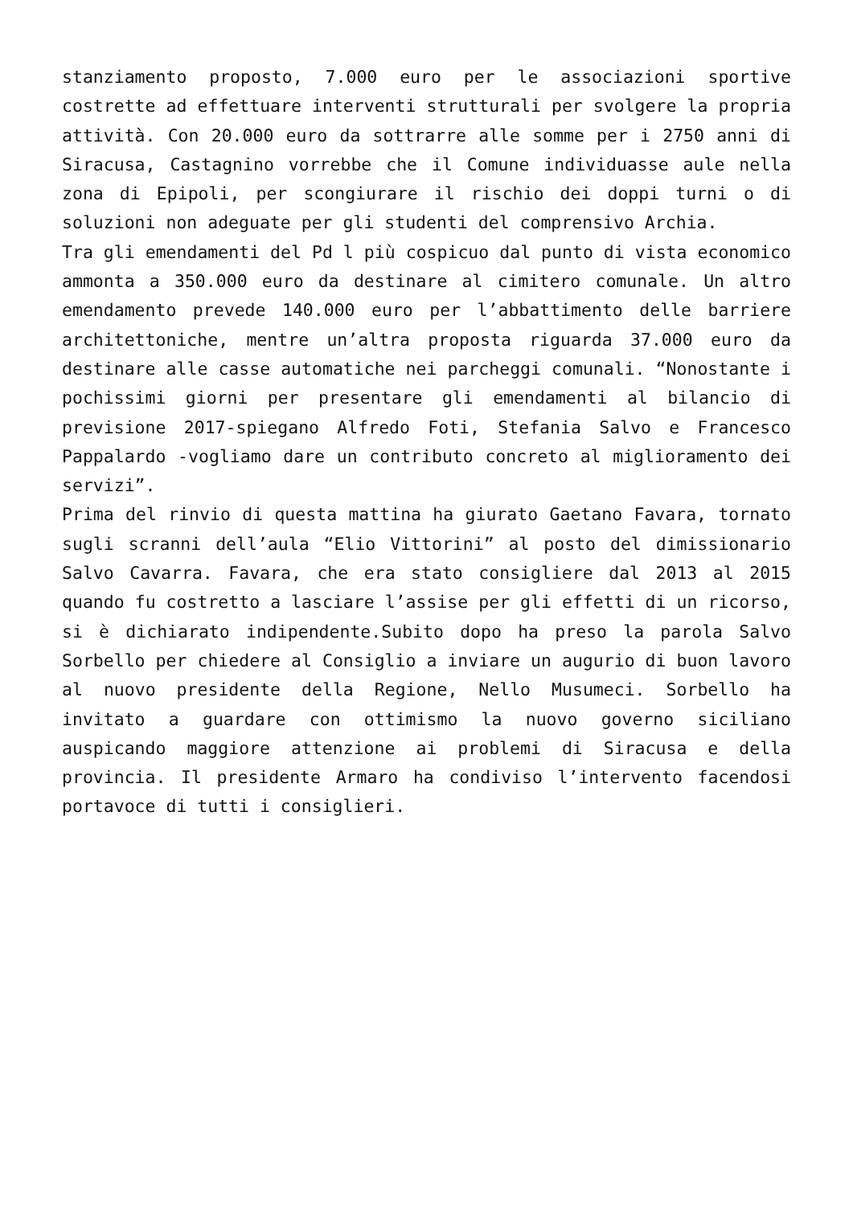stanziamento proposto, 7.000 euro per le associazioni sportive costrette ad effettuare interventi strutturali per svolgere la propria attività. Con 20.000 euro da sottrarre alle somme per i 2750 anni di Siracusa, Castagnino vorrebbe che il Comune individuasse aule nella zona di Epipoli, per scongiurare il rischio dei doppi turni o di soluzioni non adeguate per gli studenti del comprensivo Archia.
Tra gli emendamenti del Pd l più cospicuo dal punto di vista economico ammonta a 350.000 euro da destinare al cimitero comunale. Un altro emendamento prevede 140.000 euro per l’abbattimento delle barriere architettoniche, mentre un’altra proposta riguarda 37.000 euro da destinare alle casse automatiche nei parcheggi comunali. “Nonostante i pochissimi giorni per presentare gli emendamenti al bilancio di previsione 2017-spiegano Alfredo Foti, Stefania Salvo e Francesco Pappalardo -vogliamo dare un contributo concreto al miglioramento dei servizi”.
Prima del rinvio di questa mattina ha giurato Gaetano Favara, tornato sugli scranni dell’aula “Elio Vittorini” al posto del dimissionario Salvo Cavarra. Favara, che era stato consigliere dal 2013 al 2015 quando fu costretto a lasciare l’assise per gli effetti di un ricorso, si è dichiarato indipendente.Subito dopo ha preso la parola Salvo Sorbello per chiedere al Consiglio a inviare un augurio di buon lavoro al nuovo presidente della Regione, Nello Musumeci. Sorbello ha invitato a guardare con ottimismo la nuovo governo siciliano auspicando maggiore attenzione ai problemi di Siracusa e della provincia. Il presidente Armaro ha condiviso l’intervento facendosi portavoce di tutti i consiglieri.